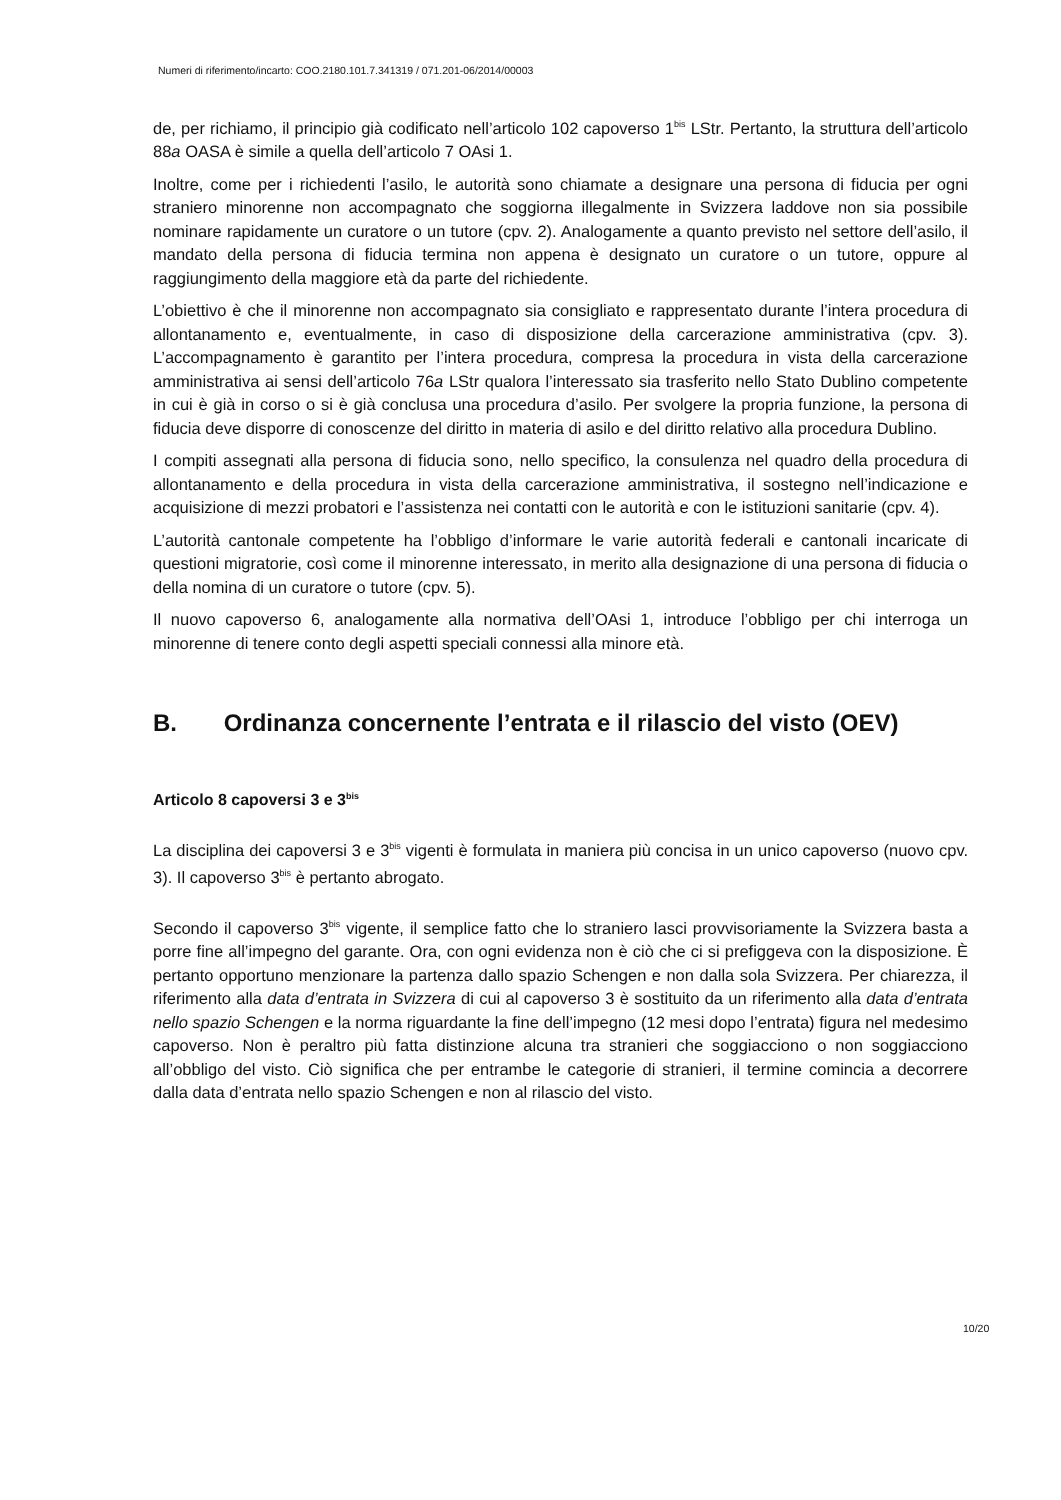Numeri di riferimento/incarto: COO.2180.101.7.341319 / 071.201-06/2014/00003
de, per richiamo, il principio già codificato nell’articolo 102 capoverso 1<sup>bis</sup> LStr. Pertanto, la struttura dell’articolo 88a OASA è simile a quella dell’articolo 7 OAsi 1.
Inoltre, come per i richiedenti l’asilo, le autorità sono chiamate a designare una persona di fiducia per ogni straniero minorenne non accompagnato che soggiorna illegalmente in Svizzera laddove non sia possibile nominare rapidamente un curatore o un tutore (cpv. 2). Analogamente a quanto previsto nel settore dell’asilo, il mandato della persona di fiducia termina non appena è designato un curatore o un tutore, oppure al raggiungimento della maggiore età da parte del richiedente.
L’obiettivo è che il minorenne non accompagnato sia consigliato e rappresentato durante l’intera procedura di allontanamento e, eventualmente, in caso di disposizione della carcerazione amministrativa (cpv. 3). L’accompagnamento è garantito per l’intera procedura, compresa la procedura in vista della carcerazione amministrativa ai sensi dell’articolo 76a LStr qualora l’interessato sia trasferito nello Stato Dublino competente in cui è già in corso o si è già conclusa una procedura d’asilo. Per svolgere la propria funzione, la persona di fiducia deve disporre di conoscenze del diritto in materia di asilo e del diritto relativo alla procedura Dublino.
I compiti assegnati alla persona di fiducia sono, nello specifico, la consulenza nel quadro della procedura di allontanamento e della procedura in vista della carcerazione amministrativa, il sostegno nell’indicazione e acquisizione di mezzi probatori e l’assistenza nei contatti con le autorità e con le istituzioni sanitarie (cpv. 4).
L’autorità cantonale competente ha l’obbligo d’informare le varie autorità federali e cantonali incaricate di questioni migratorie, così come il minorenne interessato, in merito alla designazione di una persona di fiducia o della nomina di un curatore o tutore (cpv. 5).
Il nuovo capoverso 6, analogamente alla normativa dell’OAsi 1, introduce l’obbligo per chi interroga un minorenne di tenere conto degli aspetti speciali connessi alla minore età.
B. Ordinanza concernente l’entrata e il rilascio del visto (OEV)
Articolo 8 capoversi 3 e 3<sup>bis</sup>
La disciplina dei capoversi 3 e 3<sup>bis</sup> vigenti è formulata in maniera più concisa in un unico capoverso (nuovo cpv. 3). Il capoverso 3<sup>bis</sup> è pertanto abrogato.
Secondo il capoverso 3<sup>bis</sup> vigente, il semplice fatto che lo straniero lasci provvisoriamente la Svizzera basta a porre fine all’impegno del garante. Ora, con ogni evidenza non è ciò che ci si prefiggeva con la disposizione. È pertanto opportuno menzionare la partenza dallo spazio Schengen e non dalla sola Svizzera. Per chiarezza, il riferimento alla data d’entrata in Svizzera di cui al capoverso 3 è sostituito da un riferimento alla data d’entrata nello spazio Schengen e la norma riguardante la fine dell’impegno (12 mesi dopo l’entrata) figura nel medesimo capoverso. Non è peraltro più fatta distinzione alcuna tra stranieri che soggiacciono o non soggiacciono all’obbligo del visto. Ciò significa che per entrambe le categorie di stranieri, il termine comincia a decorrere dalla data d’entrata nello spazio Schengen e non al rilascio del visto.
10/20